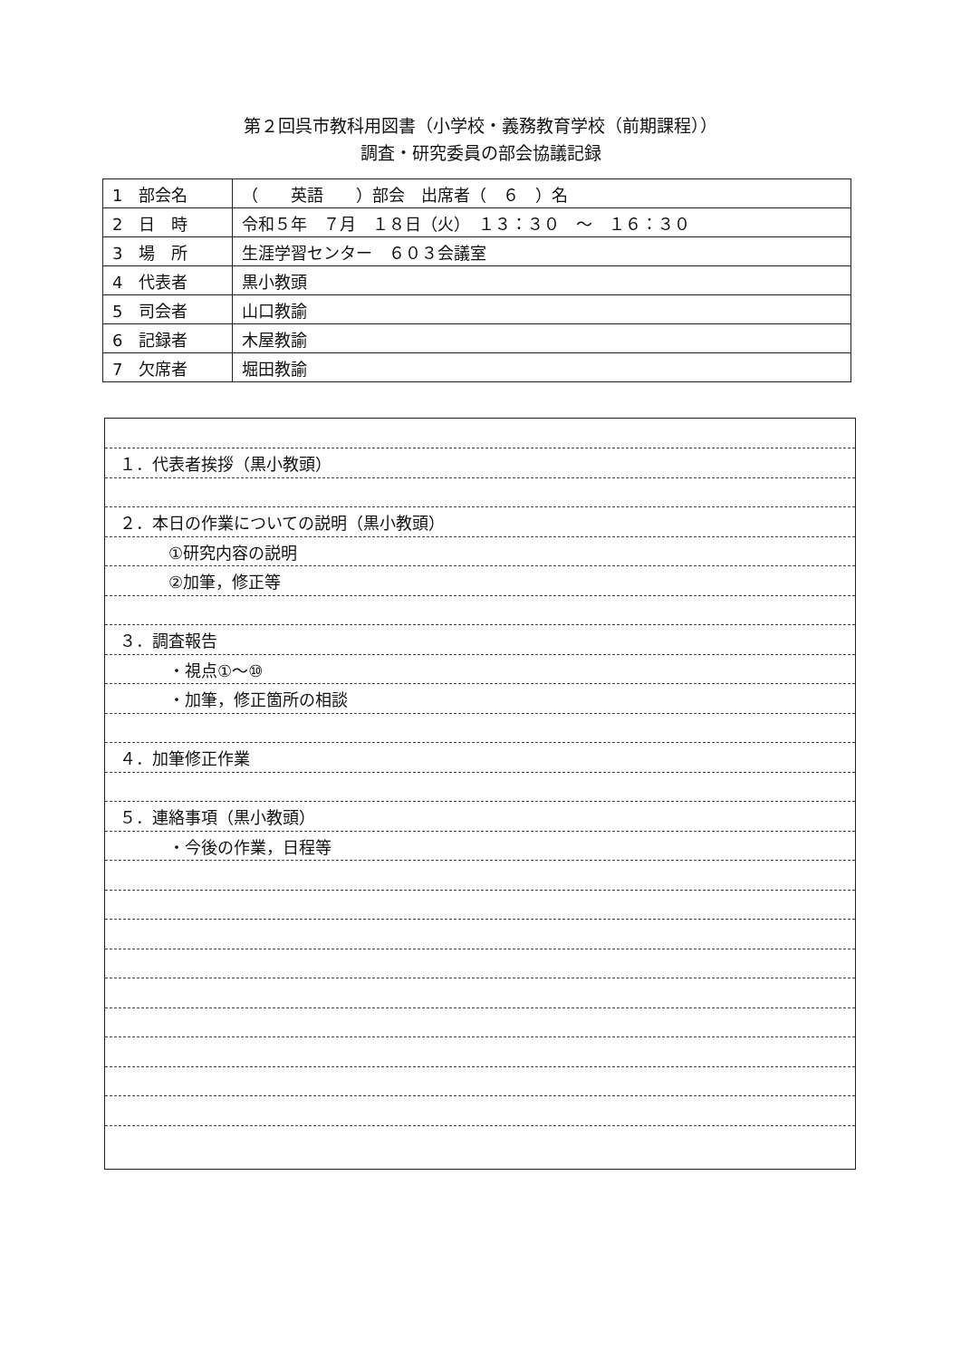第２回呉市教科用図書（小学校・義務教育学校（前期課程））
調査・研究委員の部会協議記録
| 1 部会名 | （ 英語 ）部会 出席者（ ６ ）名 |
| 2 日 時 | 令和５年 ７月 １８日（火） １３：３０ ～ １６：３０ |
| 3 場 所 | 生涯学習センター ６０３会議室 |
| 4 代表者 | 黒小教頭 |
| 5 司会者 | 山口教諭 |
| 6 記録者 | 木屋教諭 |
| 7 欠席者 | 堀田教諭 |
１．代表者挨拶（黒小教頭）
２．本日の作業についての説明（黒小教頭）
　　　①研究内容の説明
　　　②加筆，修正等
３．調査報告
　　　・視点①～⑩
　　　・加筆，修正箇所の相談
４．加筆修正作業
５．連絡事項（黒小教頭）
　　　・今後の作業，日程等